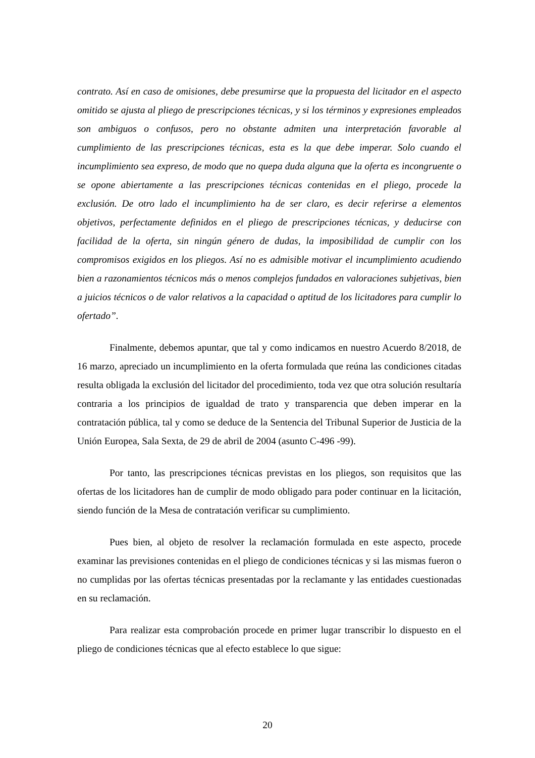contrato. Así en caso de omisiones, debe presumirse que la propuesta del licitador en el aspecto omitido se ajusta al pliego de prescripciones técnicas, y si los términos y expresiones empleados son ambiguos o confusos, pero no obstante admiten una interpretación favorable al cumplimiento de las prescripciones técnicas, esta es la que debe imperar. Solo cuando el incumplimiento sea expreso, de modo que no quepa duda alguna que la oferta es incongruente o se opone abiertamente a las prescripciones técnicas contenidas en el pliego, procede la exclusión. De otro lado el incumplimiento ha de ser claro, es decir referirse a elementos objetivos, perfectamente definidos en el pliego de prescripciones técnicas, y deducirse con facilidad de la oferta, sin ningún género de dudas, la imposibilidad de cumplir con los compromisos exigidos en los pliegos. Así no es admisible motivar el incumplimiento acudiendo bien a razonamientos técnicos más o menos complejos fundados en valoraciones subjetivas, bien a juicios técnicos o de valor relativos a la capacidad o aptitud de los licitadores para cumplir lo ofertado”.
Finalmente, debemos apuntar, que tal y como indicamos en nuestro Acuerdo 8/2018, de 16 marzo, apreciado un incumplimiento en la oferta formulada que reúna las condiciones citadas resulta obligada la exclusión del licitador del procedimiento, toda vez que otra solución resultaría contraria a los principios de igualdad de trato y transparencia que deben imperar en la contratación pública, tal y como se deduce de la Sentencia del Tribunal Superior de Justicia de la Unión Europea, Sala Sexta, de 29 de abril de 2004 (asunto C-496 -99).
Por tanto, las prescripciones técnicas previstas en los pliegos, son requisitos que las ofertas de los licitadores han de cumplir de modo obligado para poder continuar en la licitación, siendo función de la Mesa de contratación verificar su cumplimiento.
Pues bien, al objeto de resolver la reclamación formulada en este aspecto, procede examinar las previsiones contenidas en el pliego de condiciones técnicas y si las mismas fueron o no cumplidas por las ofertas técnicas presentadas por la reclamante y las entidades cuestionadas en su reclamación.
Para realizar esta comprobación procede en primer lugar transcribir lo dispuesto en el pliego de condiciones técnicas que al efecto establece lo que sigue:
20